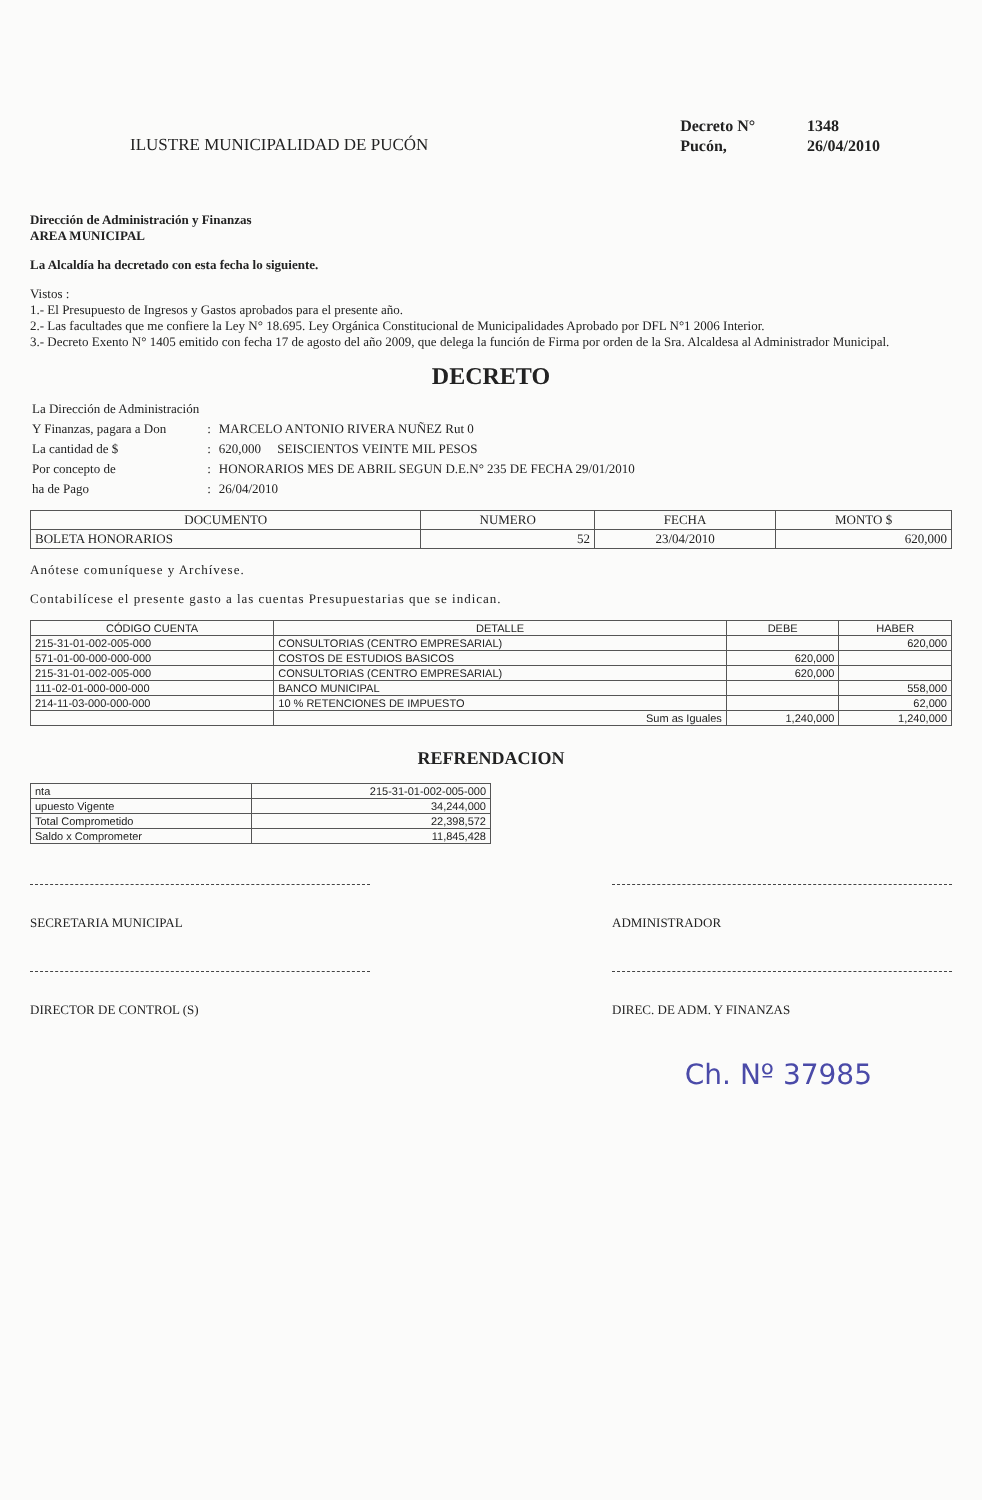ILUSTRE MUNICIPALIDAD DE PUCÓN
| Decreto N° | 1348 |
| Pucón, | 26/04/2010 |
Dirección de Administración y Finanzas
AREA MUNICIPAL
La Alcaldía ha decretado con esta fecha lo siguiente.
Vistos :
1.- El Presupuesto de Ingresos y Gastos aprobados para el presente año.
2.- Las facultades que me confiere la Ley N° 18.695. Ley Orgánica Constitucional de Municipalidades Aprobado por DFL N°1 2006 Interior.
3.- Decreto Exento N° 1405 emitido con fecha 17 de agosto del año 2009, que delega la función de Firma por orden de la Sra. Alcaldesa al Administrador Municipal.
DECRETO
| La Dirección de Administración | | |
| Y Finanzas, pagara a Don | : | MARCELO ANTONIO RIVERA NUÑEZ Rut 0 |
| La cantidad de $ | : | 620,000 SEISCIENTOS VEINTE MIL PESOS |
| Por concepto de | : | HONORARIOS MES DE ABRIL SEGUN D.E.N° 235 DE FECHA 29/01/2010 |
| ha de Pago | : | 26/04/2010 |
| DOCUMENTO | NUMERO | FECHA | MONTO $ |
| --- | --- | --- | --- |
| BOLETA HONORARIOS | 52 | 23/04/2010 | 620,000 |
Anótese comuníquese y Archívese.
Contabilícese el presente gasto a las cuentas Presupuestarias que se indican.
| CÓDIGO CUENTA | DETALLE | DEBE | HABER |
| --- | --- | --- | --- |
| 215-31-01-002-005-000 | CONSULTORIAS (CENTRO EMPRESARIAL) | | 620,000 |
| 571-01-00-000-000-000 | COSTOS DE ESTUDIOS BASICOS | 620,000 | |
| 215-31-01-002-005-000 | CONSULTORIAS (CENTRO EMPRESARIAL) | 620,000 | |
| 111-02-01-000-000-000 | BANCO MUNICIPAL | | 558,000 |
| 214-11-03-000-000-000 | 10 % RETENCIONES DE IMPUESTO | | 62,000 |
| | Sum as Iguales | 1,240,000 | 1,240,000 |
REFRENDACION
| nta | 215-31-01-002-005-000 |
| upuesto Vigente | 34,244,000 |
| Total Comprometido | 22,398,572 |
| Saldo x Comprometer | 11,845,428 |
SECRETARIA MUNICIPAL ADMINISTRADOR
DIRECTOR DE CONTROL (S) DIREC. DE ADM. Y FINANZAS
Ch. Nº 37985